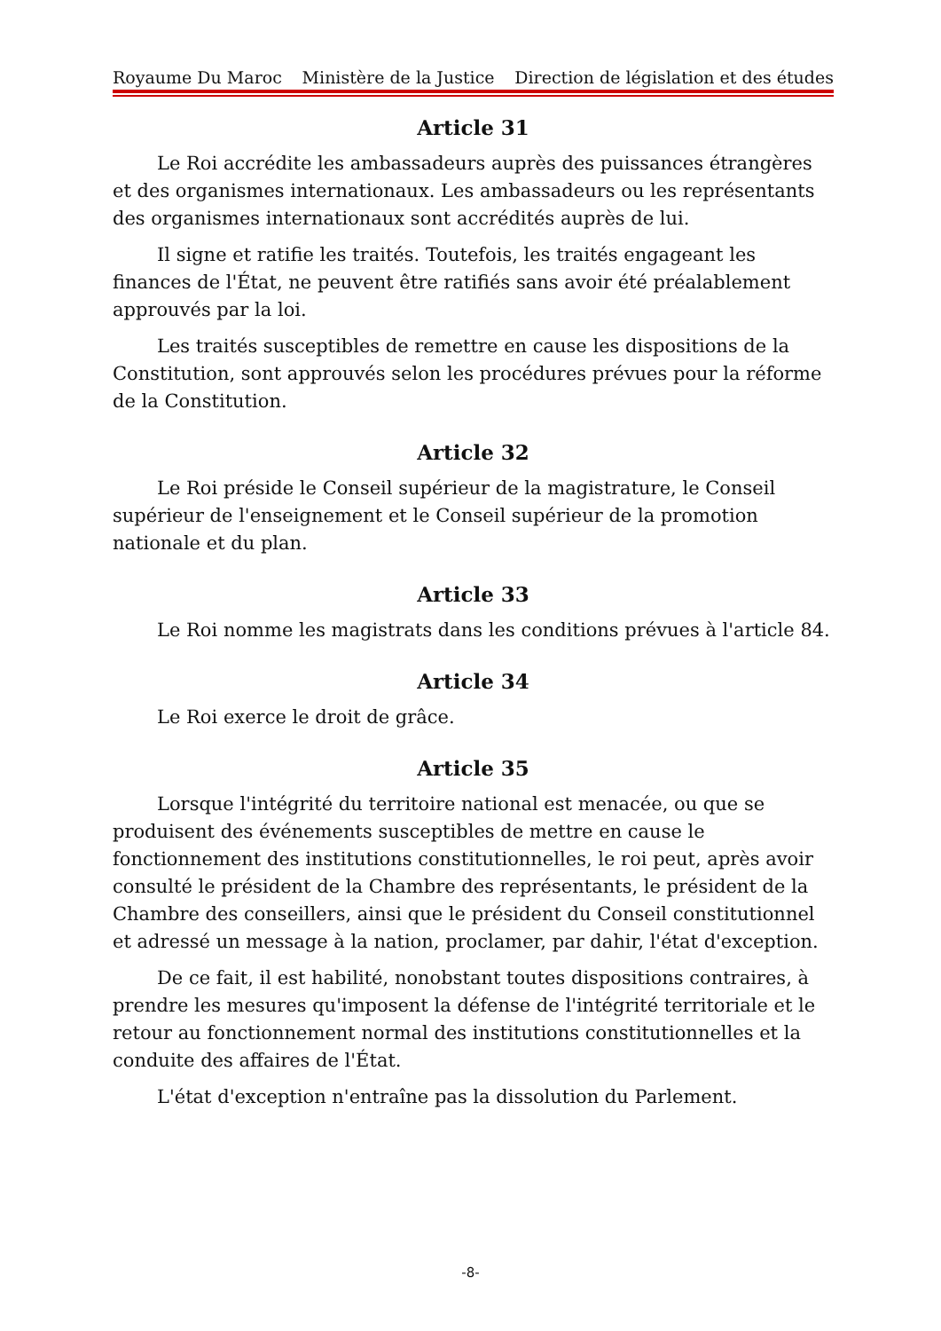Royaume Du Maroc Ministère de la Justice Direction de législation et des études
Article 31
Le Roi accrédite les ambassadeurs auprès des puissances étrangères et des organismes internationaux. Les ambassadeurs ou les représentants des organismes internationaux sont accrédités auprès de lui.
Il signe et ratifie les traités. Toutefois, les traités engageant les finances de l'État, ne peuvent être ratifiés sans avoir été préalablement approuvés par la loi.
Les traités susceptibles de remettre en cause les dispositions de la Constitution, sont approuvés selon les procédures prévues pour la réforme de la Constitution.
Article 32
Le Roi préside le Conseil supérieur de la magistrature, le Conseil supérieur de l'enseignement et le Conseil supérieur de la promotion nationale et du plan.
Article 33
Le Roi nomme les magistrats dans les conditions prévues à l'article 84.
Article 34
Le Roi exerce le droit de grâce.
Article 35
Lorsque l'intégrité du territoire national est menacée, ou que se produisent des événements susceptibles de mettre en cause le fonctionnement des institutions constitutionnelles, le roi peut, après avoir consulté le président de la Chambre des représentants, le président de la Chambre des conseillers, ainsi que le président du Conseil constitutionnel et adressé un message à la nation, proclamer, par dahir, l'état d'exception.
De ce fait, il est habilité, nonobstant toutes dispositions contraires, à prendre les mesures qu'imposent la défense de l'intégrité territoriale et le retour au fonctionnement normal des institutions constitutionnelles et la conduite des affaires de l'État.
L'état d'exception n'entraîne pas la dissolution du Parlement.
-8-